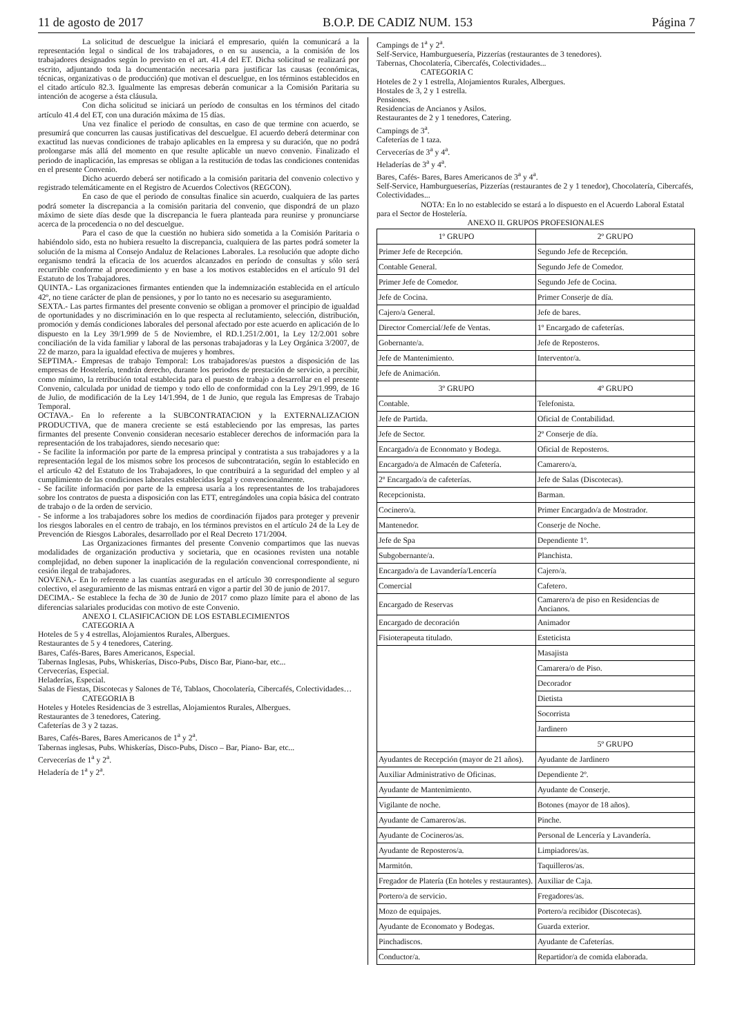11 de agosto de 2017 B.O.P. DE CADIZ NUM. 153 Página 7
La solicitud de descuelgue la iniciará el empresario, quién la comunicará a la representación legal o sindical de los trabajadores, o en su ausencia, a la comisión de los trabajadores designados según lo previsto en el art. 41.4 del ET. Dicha solicitud se realizará por escrito, adjuntando toda la documentación necesaria para justificar las causas (económicas, técnicas, organizativas o de producción) que motivan el descuelgue, en los términos establecidos en el citado artículo 82.3. Igualmente las empresas deberán comunicar a la Comisión Paritaria su intención de acogerse a ésta cláusula.
Con dicha solicitud se iniciará un período de consultas en los términos del citado artículo 41.4 del ET, con una duración máxima de 15 días.
Una vez finalice el periodo de consultas, en caso de que termine con acuerdo, se presumirá que concurren las causas justificativas del descuelgue. El acuerdo deberá determinar con exactitud las nuevas condiciones de trabajo aplicables en la empresa y su duración, que no podrá prolongarse más allá del momento en que resulte aplicable un nuevo convenio. Finalizado el periodo de inaplicación, las empresas se obligan a la restitución de todas las condiciones contenidas en el presente Convenio.
Dicho acuerdo deberá ser notificado a la comisión paritaria del convenio colectivo y registrado telemáticamente en el Registro de Acuerdos Colectivos (REGCON).
En caso de que el periodo de consultas finalice sin acuerdo, cualquiera de las partes podrá someter la discrepancia a la comisión paritaria del convenio, que dispondrá de un plazo máximo de siete días desde que la discrepancia le fuera planteada para reunirse y pronunciarse acerca de la procedencia o no del descuelgue.
Para el caso de que la cuestión no hubiera sido sometida a la Comisión Paritaria o habiéndolo sido, esta no hubiera resuelto la discrepancia, cualquiera de las partes podrá someter la solución de la misma al Consejo Andaluz de Relaciones Laborales. La resolución que adopte dicho organismo tendrá la eficacia de los acuerdos alcanzados en período de consultas y sólo será recurrible conforme al procedimiento y en base a los motivos establecidos en el artículo 91 del Estatuto de los Trabajadores.
QUINTA.- Las organizaciones firmantes entienden que la indemnización establecida en el artículo 42º, no tiene carácter de plan de pensiones, y por lo tanto no es necesario su aseguramiento.
SEXTA.- Las partes firmantes del presente convenio se obligan a promover el principio de igualdad de oportunidades y no discriminación en lo que respecta al reclutamiento, selección, distribución, promoción y demás condiciones laborales del personal afectado por este acuerdo en aplicación de lo dispuesto en la Ley 39/1.999 de 5 de Noviembre, el RD.1.251/2.001, la Ley 12/2.001 sobre conciliación de la vida familiar y laboral de las personas trabajadoras y la Ley Orgánica 3/2007, de 22 de marzo, para la igualdad efectiva de mujeres y hombres.
SEPTIMA.- Empresas de trabajo Temporal: Los trabajadores/as puestos a disposición de las empresas de Hostelería, tendrán derecho, durante los periodos de prestación de servicio, a percibir, como mínimo, la retribución total establecida para el puesto de trabajo a desarrollar en el presente Convenio, calculada por unidad de tiempo y todo ello de conformidad con la Ley 29/1.999, de 16 de Julio, de modificación de la Ley 14/1.994, de 1 de Junio, que regula las Empresas de Trabajo Temporal.
OCTAVA.- En lo referente a la SUBCONTRATACION y la EXTERNALIZACION PRODUCTIVA, que de manera creciente se está estableciendo por las empresas, las partes firmantes del presente Convenio consideran necesario establecer derechos de información para la representación de los trabajadores, siendo necesario que:
- Se facilite la información por parte de la empresa principal y contratista a sus trabajadores y a la representación legal de los mismos sobre los procesos de subcontratación, según lo establecido en el artículo 42 del Estatuto de los Trabajadores, lo que contribuirá a la seguridad del empleo y al cumplimiento de las condiciones laborales establecidas legal y convencionalmente.
- Se facilite información por parte de la empresa usaría a los representantes de los trabajadores sobre los contratos de puesta a disposición con las ETT, entregándoles una copia básica del contrato de trabajo o de la orden de servicio.
- Se informe a los trabajadores sobre los medios de coordinación fijados para proteger y prevenir los riesgos laborales en el centro de trabajo, en los términos previstos en el artículo 24 de la Ley de Prevención de Riesgos Laborales, desarrollado por el Real Decreto 171/2004.
Las Organizaciones firmantes del presente Convenio compartimos que las nuevas modalidades de organización productiva y societaria, que en ocasiones revisten una notable complejidad, no deben suponer la inaplicación de la regulación convencional correspondiente, ni cesión ilegal de trabajadores.
NOVENA.- En lo referente a las cuantías aseguradas en el artículo 30 correspondiente al seguro colectivo, el aseguramiento de las mismas entrará en vigor a partir del 30 de junio de 2017.
DECIMA.- Se establece la fecha de 30 de Junio de 2017 como plazo límite para el abono de las diferencias salariales producidas con motivo de este Convenio.
ANEXO I. CLASIFICACION DE LOS ESTABLECIMIENTOS
CATEGORIA A
Hoteles de 5 y 4 estrellas, Alojamientos Rurales, Albergues.
Restaurantes de 5 y 4 tenedores, Catering.
Bares, Cafés-Bares, Bares Americanos, Especial.
Tabernas Inglesas, Pubs, Whiskerías, Disco-Pubs, Disco Bar, Piano-bar, etc...
Cervecerías, Especial.
Heladerías, Especial.
Salas de Fiestas, Discotecas y Salones de Té, Tablaos, Chocolatería, Cibercafés, Colectividades…
CATEGORIA B
Hoteles y Hoteles Residencias de 3 estrellas, Alojamientos Rurales, Albergues.
Restaurantes de 3 tenedores, Catering.
Cafeterías de 3 y 2 tazas.
Bares, Cafés-Bares, Bares Americanos de 1<sup>a</sup> y 2<sup>a</sup>.
Tabernas inglesas, Pubs. Whiskerías, Disco-Pubs, Disco – Bar, Piano- Bar, etc...
Cervecerías de 1<sup>a</sup> y 2<sup>a</sup>.
Heladería de 1<sup>a</sup> y 2<sup>a</sup>.
Campings de 1<sup>a</sup> y 2<sup>a</sup>.
Self-Service, Hamburguesería, Pizzerías (restaurantes de 3 tenedores).
Tabernas, Chocolatería, Cibercafés, Colectividades...
CATEGORIA C
Hoteles de 2 y 1 estrella, Alojamientos Rurales, Albergues.
Hostales de 3, 2 y 1 estrella.
Pensiones.
Residencias de Ancianos y Asilos.
Restaurantes de 2 y 1 tenedores, Catering.
Campings de 3<sup>a</sup>.
Cafeterías de 1 taza.
Cervecerías de 3<sup>a</sup> y 4<sup>a</sup>.
Heladerías de 3<sup>a</sup> y 4<sup>a</sup>.
Bares, Cafés- Bares, Bares Americanos de 3<sup>a</sup> y 4<sup>a</sup>.
Self-Service, Hamburgueserías, Pizzerías (restaurantes de 2 y 1 tenedor), Chocolatería, Cibercafés, Colectividades...
NOTA: En lo no establecido se estará a lo dispuesto en el Acuerdo Laboral Estatal para el Sector de Hostelería.
ANEXO II. GRUPOS PROFESIONALES
| 1º GRUPO | 2º GRUPO |
| Primer Jefe de Recepción. | Segundo Jefe de Recepción. |
| Contable General. | Segundo Jefe de Comedor. |
| Primer Jefe de Comedor. | Segundo Jefe de Cocina. |
| Jefe de Cocina. | Primer Conserje de día. |
| Cajero/a General. | Jefe de bares. |
| Director Comercial/Jefe de Ventas. | 1º Encargado de cafeterías. |
| Gobernante/a. | Jefe de Reposteros. |
| Jefe de Mantenimiento. | Interventor/a. |
| Jefe de Animación. | |
| 3º GRUPO | 4º GRUPO |
| Contable. | Telefonista. |
| Jefe de Partida. | Oficial de Contabilidad. |
| Jefe de Sector. | 2º Conserje de día. |
| Encargado/a de Economato y Bodega. | Oficial de Reposteros. |
| Encargado/a de Almacén de Cafetería. | Camarero/a. |
| 2º Encargado/a de cafeterías. | Jefe de Salas (Discotecas). |
| Recepcionista. | Barman. |
| Cocinero/a. | Primer Encargado/a de Mostrador. |
| Mantenedor. | Conserje de Noche. |
| Jefe de Spa | Dependiente 1º. |
| Subgobernante/a. | Planchista. |
| Encargado/a de Lavandería/Lencería | Cajero/a. |
| Comercial | Cafetero. |
| Encargado de Reservas | Camarero/a de piso en Residencias de Ancianos. |
| Encargado de decoración | Animador |
| Fisioterapeuta titulado. | Esteticista |
| | Masajista |
| | Camarera/o de Piso. |
| | Decorador |
| | Dietista |
| | Socorrista |
| | Jardinero |
| | 5º GRUPO |
| Ayudantes de Recepción (mayor de 21 años). | Ayudante de Jardinero |
| Auxiliar Administrativo de Oficinas. | Dependiente 2º. |
| Ayudante de Mantenimiento. | Ayudante de Conserje. |
| Vigilante de noche. | Botones (mayor de 18 años). |
| Ayudante de Camareros/as. | Pinche. |
| Ayudante de Cocineros/as. | Personal de Lencería y Lavandería. |
| Ayudante de Reposteros/a. | Limpiadores/as. |
| Marmitón. | Taquilleros/as. |
| Fregador de Platería (En hoteles y restaurantes). | Auxiliar de Caja. |
| Portero/a de servicio. | Fregadores/as. |
| Mozo de equipajes. | Portero/a recibidor (Discotecas). |
| Ayudante de Economato y Bodegas. | Guarda exterior. |
| Pinchadiscos. | Ayudante de Cafeterías. |
| Conductor/a. | Repartidor/a de comida elaborada. |